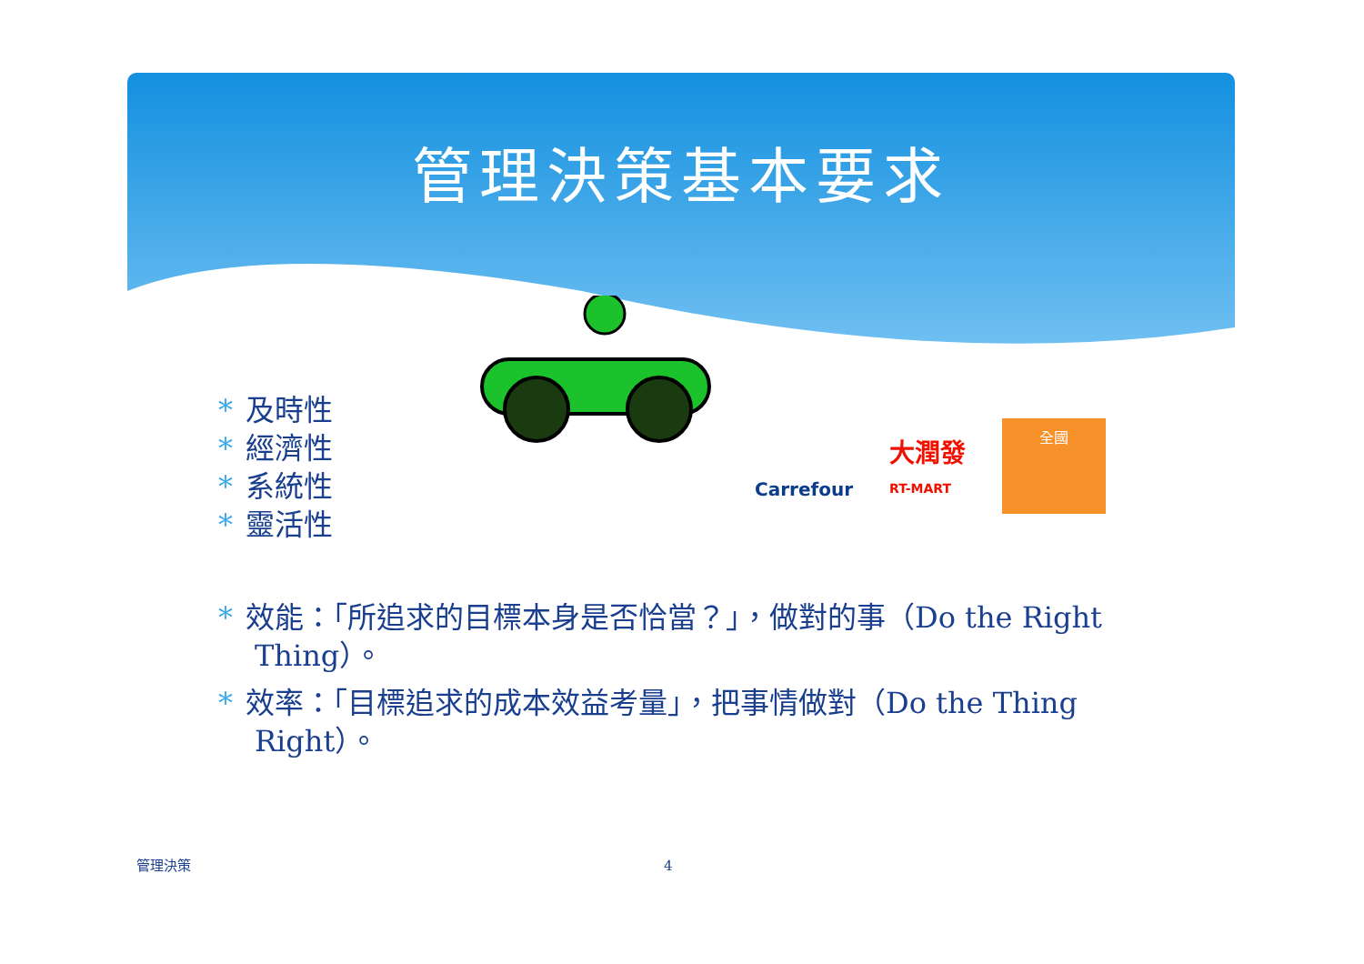管理決策基本要求
Carrefour
大潤發
RT-MART
全國
* 及時性
* 經濟性
* 系統性
* 靈活性
* 效能：「所追求的目標本身是否恰當？」，做對的事（Do the Right Thing）。
* 效率：「目標追求的成本效益考量」，把事情做對（Do the Thing Right）。
管理決策 4